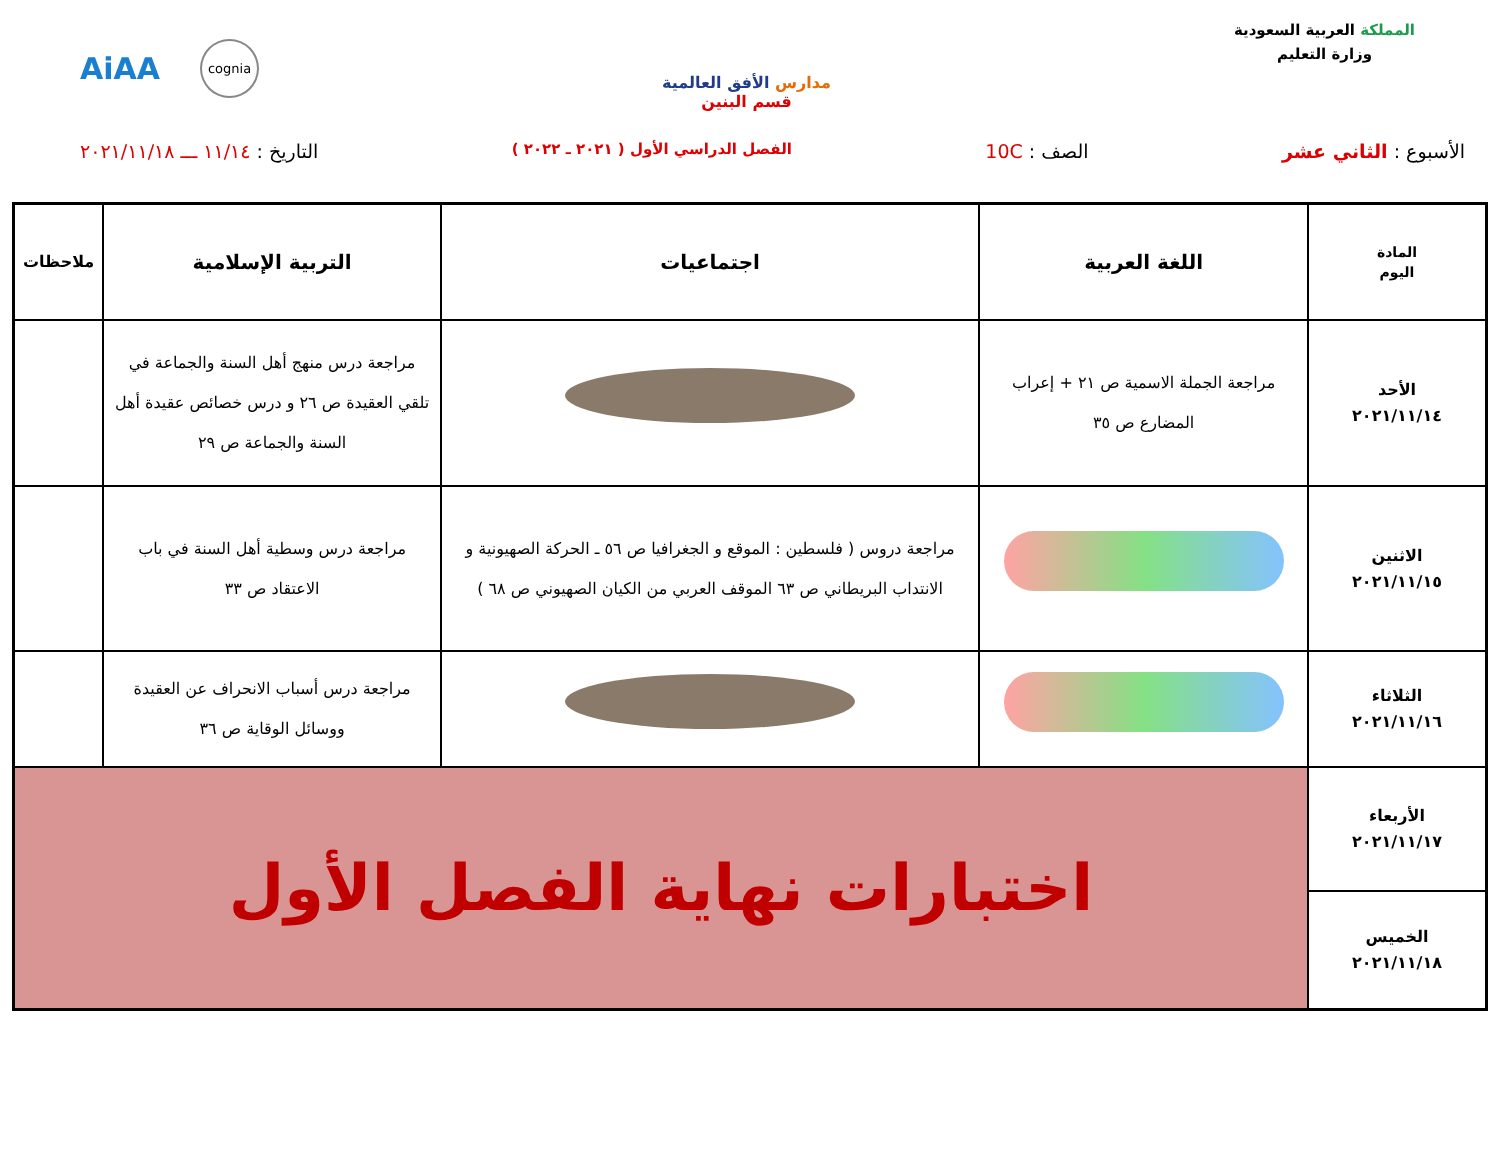المملكة العربية السعودية
وزارة التعليم
مدارس الأفق العالمية
قسم البنين
AiAA cognia
الأسبوع : الثاني عشر الصف : 10C
الفصل الدراسي الأول ( ٢٠٢١ ـ ٢٠٢٢ )
التاريخ : ١١/١٤ ـــ ٢٠٢١/١١/١٨
| المادة اليوم | اللغة العربية | اجتماعيات | التربية الإسلامية | ملاحظات |
| --- | --- | --- | --- | --- |
| الأحد ٢٠٢١/١١/١٤ | مراجعة الجملة الاسمية ص ٢١ + إعراب المضارع ص ٣٥ | | مراجعة درس منهج أهل السنة والجماعة في تلقي العقيدة ص ٢٦ و درس خصائص عقيدة أهل السنة والجماعة ص ٢٩ | |
| الاثنين ٢٠٢١/١١/١٥ | | مراجعة دروس ( فلسطين : الموقع و الجغرافيا ص ٥٦ ـ الحركة الصهيونية و الانتداب البريطاني ص ٦٣ الموقف العربي من الكيان الصهيوني ص ٦٨ ) | مراجعة درس وسطية أهل السنة في باب الاعتقاد ص ٣٣ | |
| الثلاثاء ٢٠٢١/١١/١٦ | | | مراجعة درس أسباب الانحراف عن العقيدة ووسائل الوقاية ص ٣٦ | |
| الأربعاء ٢٠٢١/١١/١٧ | اختبارات نهاية الفصل الأول | | | |
| الخميس ٢٠٢١/١١/١٨ | | | | |